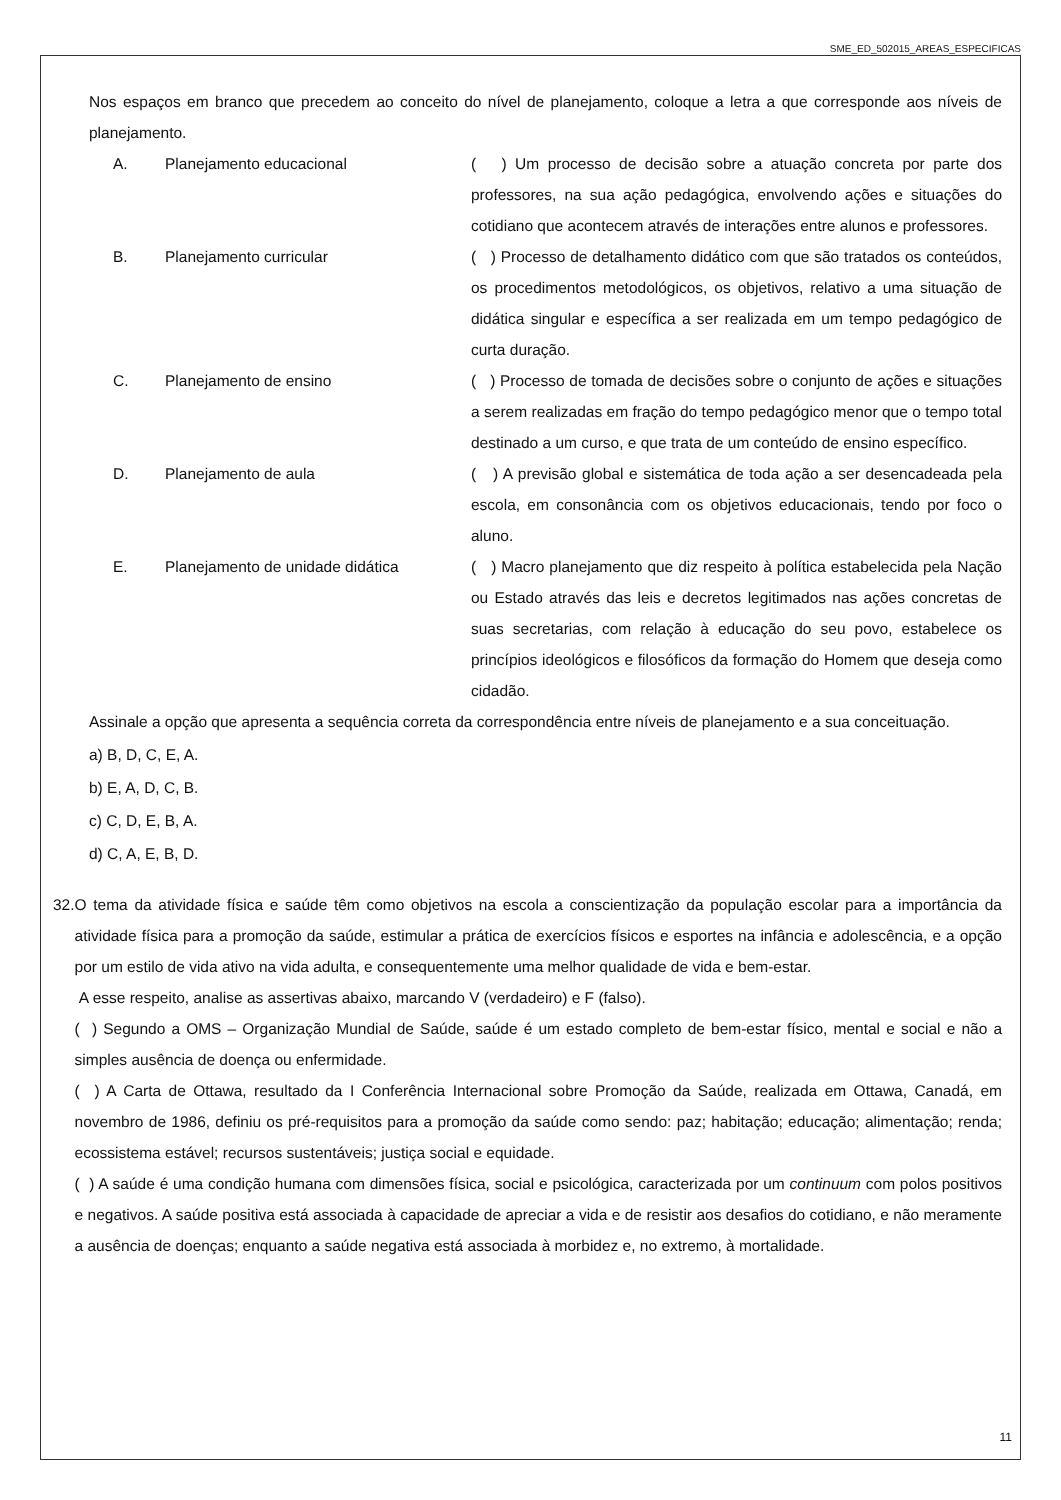SME_ED_502015_AREAS_ESPECIFICAS
Nos espaços em branco que precedem ao conceito do nível de planejamento, coloque a letra a que corresponde aos níveis de planejamento.
A. Planejamento educacional ( ) Um processo de decisão sobre a atuação concreta por parte dos professores, na sua ação pedagógica, envolvendo ações e situações do cotidiano que acontecem através de interações entre alunos e professores.
B. Planejamento curricular ( ) Processo de detalhamento didático com que são tratados os conteúdos, os procedimentos metodológicos, os objetivos, relativo a uma situação de didática singular e específica a ser realizada em um tempo pedagógico de curta duração.
C. Planejamento de ensino ( ) Processo de tomada de decisões sobre o conjunto de ações e situações a serem realizadas em fração do tempo pedagógico menor que o tempo total destinado a um curso, e que trata de um conteúdo de ensino específico.
D. Planejamento de aula ( ) A previsão global e sistemática de toda ação a ser desencadeada pela escola, em consonância com os objetivos educacionais, tendo por foco o aluno.
E. Planejamento de unidade didática ( ) Macro planejamento que diz respeito à política estabelecida pela Nação ou Estado através das leis e decretos legitimados nas ações concretas de suas secretarias, com relação à educação do seu povo, estabelece os princípios ideológicos e filosóficos da formação do Homem que deseja como cidadão.
Assinale a opção que apresenta a sequência correta da correspondência entre níveis de planejamento e a sua conceituação.
a) B, D, C, E, A.
b) E, A, D, C, B.
c) C, D, E, B, A.
d) C, A, E, B, D.
32. O tema da atividade física e saúde têm como objetivos na escola a conscientização da população escolar para a importância da atividade física para a promoção da saúde, estimular a prática de exercícios físicos e esportes na infância e adolescência, e a opção por um estilo de vida ativo na vida adulta, e consequentemente uma melhor qualidade de vida e bem-estar.
A esse respeito, analise as assertivas abaixo, marcando V (verdadeiro) e F (falso).
( ) Segundo a OMS – Organização Mundial de Saúde, saúde é um estado completo de bem-estar físico, mental e social e não a simples ausência de doença ou enfermidade.
( ) A Carta de Ottawa, resultado da I Conferência Internacional sobre Promoção da Saúde, realizada em Ottawa, Canadá, em novembro de 1986, definiu os pré-requisitos para a promoção da saúde como sendo: paz; habitação; educação; alimentação; renda; ecossistema estável; recursos sustentáveis; justiça social e equidade.
( ) A saúde é uma condição humana com dimensões física, social e psicológica, caracterizada por um continuum com polos positivos e negativos. A saúde positiva está associada à capacidade de apreciar a vida e de resistir aos desafios do cotidiano, e não meramente a ausência de doenças; enquanto a saúde negativa está associada à morbidez e, no extremo, à mortalidade.
11